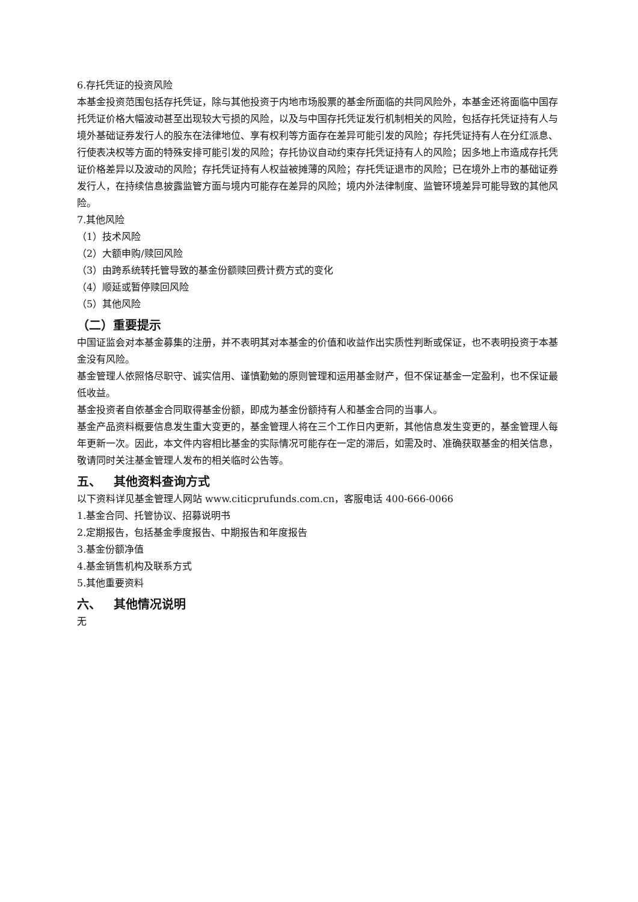6.存托凭证的投资风险
本基金投资范围包括存托凭证，除与其他投资于内地市场股票的基金所面临的共同风险外，本基金还将面临中国存托凭证价格大幅波动甚至出现较大亏损的风险，以及与中国存托凭证发行机制相关的风险，包括存托凭证持有人与境外基础证券发行人的股东在法律地位、享有权利等方面存在差异可能引发的风险；存托凭证持有人在分红派息、行使表决权等方面的特殊安排可能引发的风险；存托协议自动约束存托凭证持有人的风险；因多地上市造成存托凭证价格差异以及波动的风险；存托凭证持有人权益被摊薄的风险；存托凭证退市的风险；已在境外上市的基础证券发行人，在持续信息披露监管方面与境内可能存在差异的风险；境内外法律制度、监管环境差异可能导致的其他风险。
7.其他风险
（1）技术风险
（2）大额申购/赎回风险
（3）由跨系统转托管导致的基金份额赎回费计费方式的变化
（4）顺延或暂停赎回风险
（5）其他风险
（二）重要提示
中国证监会对本基金募集的注册，并不表明其对本基金的价值和收益作出实质性判断或保证，也不表明投资于本基金没有风险。
基金管理人依照恪尽职守、诚实信用、谨慎勤勉的原则管理和运用基金财产，但不保证基金一定盈利，也不保证最低收益。
基金投资者自依基金合同取得基金份额，即成为基金份额持有人和基金合同的当事人。
基金产品资料概要信息发生重大变更的，基金管理人将在三个工作日内更新，其他信息发生变更的，基金管理人每年更新一次。因此，本文件内容相比基金的实际情况可能存在一定的滞后，如需及时、准确获取基金的相关信息，敬请同时关注基金管理人发布的相关临时公告等。
五、 其他资料查询方式
以下资料详见基金管理人网站 www.citicprufunds.com.cn，客服电话 400-666-0066
1.基金合同、托管协议、招募说明书
2.定期报告，包括基金季度报告、中期报告和年度报告
3.基金份额净值
4.基金销售机构及联系方式
5.其他重要资料
六、 其他情况说明
无